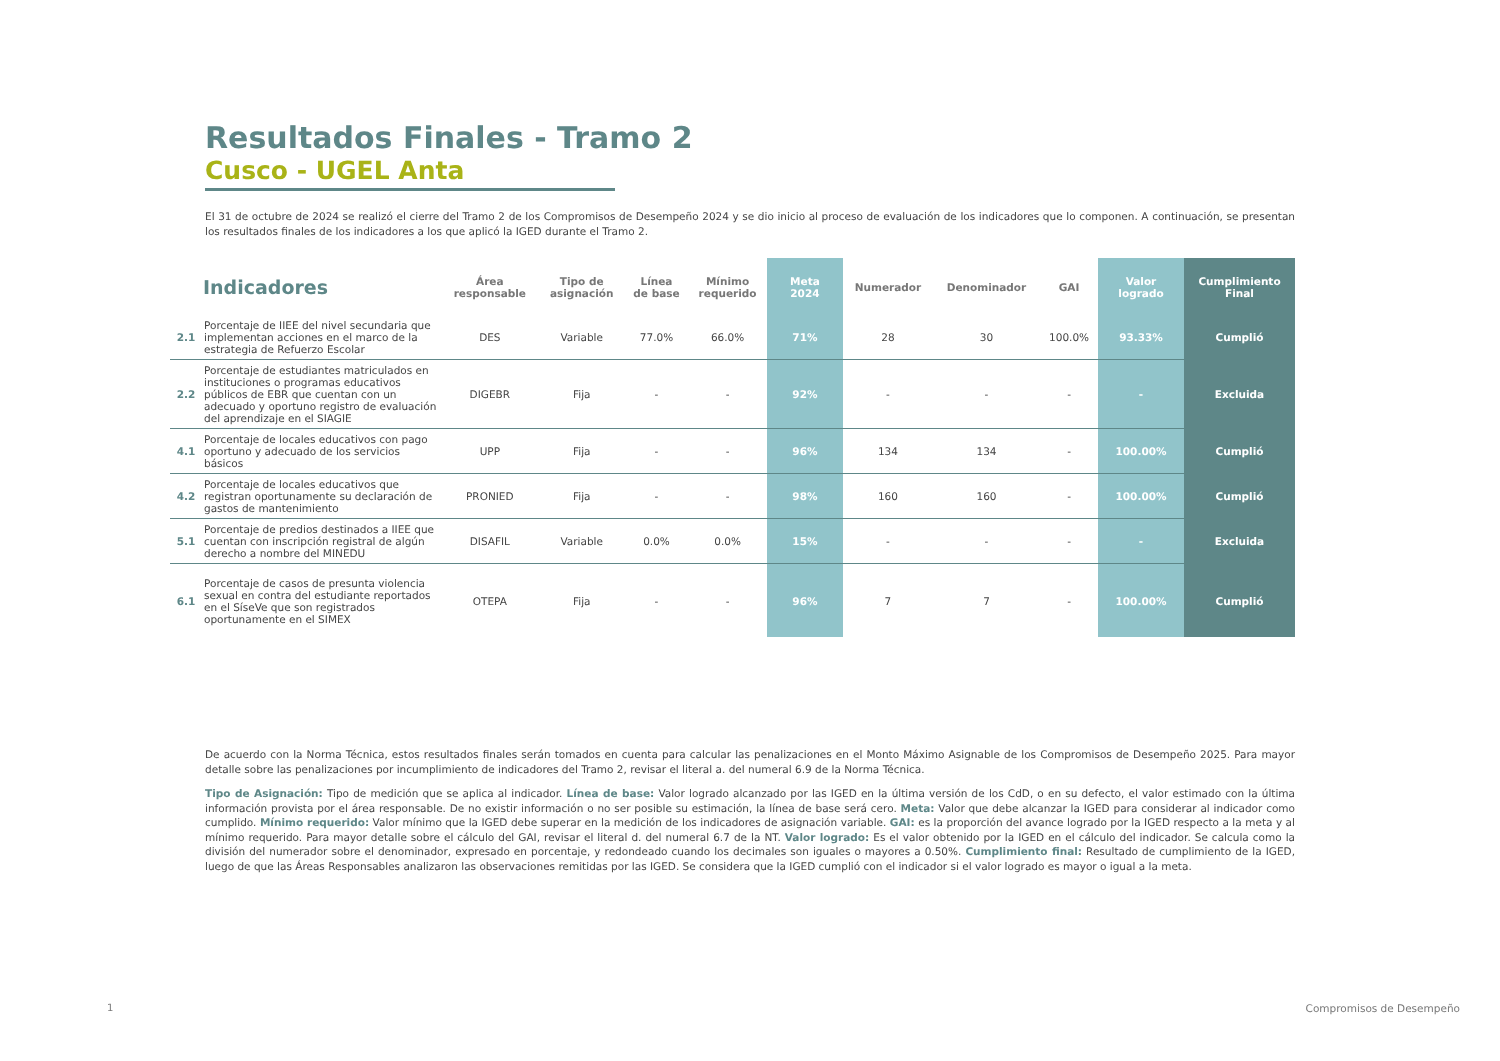Resultados Finales - Tramo 2
Cusco - UGEL Anta
El 31 de octubre de 2024 se realizó el cierre del Tramo 2 de los Compromisos de Desempeño 2024 y se dio inicio al proceso de evaluación de los indicadores que lo componen. A continuación, se presentan los resultados finales de los indicadores a los que aplicó la IGED durante el Tramo 2.
| | Indicadores | Área responsable | Tipo de asignación | Línea de base | Mínimo requerido | Meta 2024 | Numerador | Denominador | GAI | Valor logrado | Cumplimiento Final |
| --- | --- | --- | --- | --- | --- | --- | --- | --- | --- | --- | --- |
| 2.1 | Porcentaje de IIEE del nivel secundaria que implementan acciones en el marco de la estrategia de Refuerzo Escolar | DES | Variable | 77.0% | 66.0% | 71% | 28 | 30 | 100.0% | 93.33% | Cumplió |
| 2.2 | Porcentaje de estudiantes matriculados en instituciones o programas educativos públicos de EBR que cuentan con un adecuado y oportuno registro de evaluación del aprendizaje en el SIAGIE | DIGEBR | Fija | - | - | 92% | - | - | - | - | Excluida |
| 4.1 | Porcentaje de locales educativos con pago oportuno y adecuado de los servicios básicos | UPP | Fija | - | - | 96% | 134 | 134 | - | 100.00% | Cumplió |
| 4.2 | Porcentaje de locales educativos que registran oportunamente su declaración de gastos de mantenimiento | PRONIED | Fija | - | - | 98% | 160 | 160 | - | 100.00% | Cumplió |
| 5.1 | Porcentaje de predios destinados a IIEE que cuentan con inscripción registral de algún derecho a nombre del MINEDU | DISAFIL | Variable | 0.0% | 0.0% | 15% | - | - | - | - | Excluida |
| 6.1 | Porcentaje de casos de presunta violencia sexual en contra del estudiante reportados en el SíseVe que son registrados oportunamente en el SIMEX | OTEPA | Fija | - | - | 96% | 7 | 7 | - | 100.00% | Cumplió |
De acuerdo con la Norma Técnica, estos resultados finales serán tomados en cuenta para calcular las penalizaciones en el Monto Máximo Asignable de los Compromisos de Desempeño 2025. Para mayor detalle sobre las penalizaciones por incumplimiento de indicadores del Tramo 2, revisar el literal a. del numeral 6.9 de la Norma Técnica.
Tipo de Asignación: Tipo de medición que se aplica al indicador. Línea de base: Valor logrado alcanzado por las IGED en la última versión de los CdD, o en su defecto, el valor estimado con la última información provista por el área responsable. De no existir información o no ser posible su estimación, la línea de base será cero. Meta: Valor que debe alcanzar la IGED para considerar al indicador como cumplido. Mínimo requerido: Valor mínimo que la IGED debe superar en la medición de los indicadores de asignación variable. GAI: es la proporción del avance logrado por la IGED respecto a la meta y al mínimo requerido. Para mayor detalle sobre el cálculo del GAI, revisar el literal d. del numeral 6.7 de la NT. Valor logrado: Es el valor obtenido por la IGED en el cálculo del indicador. Se calcula como la división del numerador sobre el denominador, expresado en porcentaje, y redondeado cuando los decimales son iguales o mayores a 0.50%. Cumplimiento final: Resultado de cumplimiento de la IGED, luego de que las Áreas Responsables analizaron las observaciones remitidas por las IGED. Se considera que la IGED cumplió con el indicador si el valor logrado es mayor o igual a la meta.
1 Compromisos de Desempeño